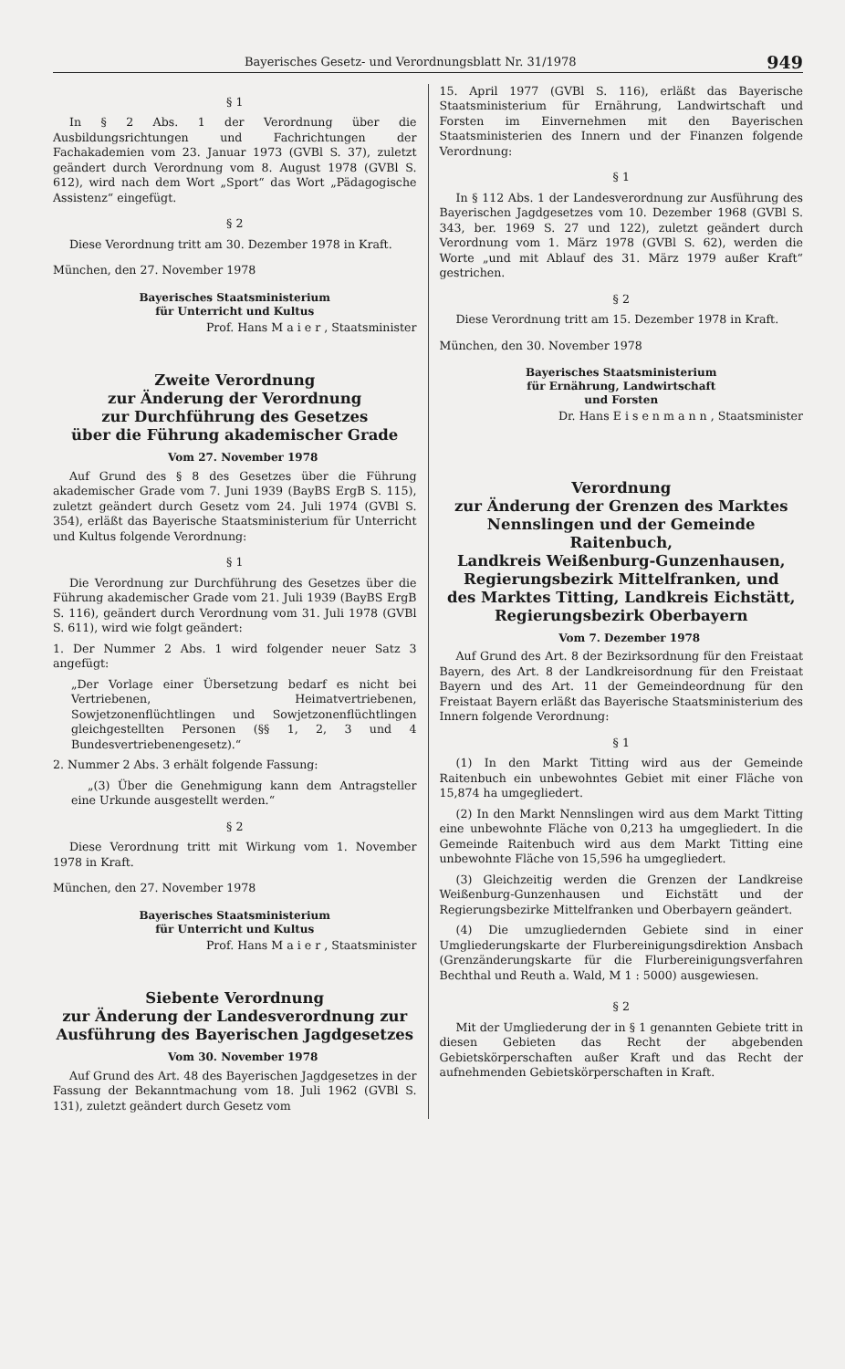Bayerisches Gesetz- und Verordnungsblatt Nr. 31/1978 949
§ 1
In § 2 Abs. 1 der Verordnung über die Ausbildungsrichtungen und Fachrichtungen der Fachakademien vom 23. Januar 1973 (GVBl S. 37), zuletzt geändert durch Verordnung vom 8. August 1978 (GVBl S. 612), wird nach dem Wort „Sport“ das Wort „Pädagogische Assistenz“ eingefügt.
§ 2
Diese Verordnung tritt am 30. Dezember 1978 in Kraft.
München, den 27. November 1978
Bayerisches Staatsministerium
für Unterricht und Kultus
Prof. Hans M a i e r , Staatsminister
Zweite Verordnung
zur Änderung der Verordnung
zur Durchführung des Gesetzes
über die Führung akademischer Grade
Vom 27. November 1978
Auf Grund des § 8 des Gesetzes über die Führung akademischer Grade vom 7. Juni 1939 (BayBS ErgB S. 115), zuletzt geändert durch Gesetz vom 24. Juli 1974 (GVBl S. 354), erläßt das Bayerische Staatsministerium für Unterricht und Kultus folgende Verordnung:
§ 1
Die Verordnung zur Durchführung des Gesetzes über die Führung akademischer Grade vom 21. Juli 1939 (BayBS ErgB S. 116), geändert durch Verordnung vom 31. Juli 1978 (GVBl S. 611), wird wie folgt geändert:
1. Der Nummer 2 Abs. 1 wird folgender neuer Satz 3 angefügt:
„Der Vorlage einer Übersetzung bedarf es nicht bei Vertriebenen, Heimatvertriebenen, Sowjetzonenflüchtlingen und Sowjetzonenflüchtlingen gleichgestellten Personen (§§ 1, 2, 3 und 4 Bundesvertriebenengesetz).“
2. Nummer 2 Abs. 3 erhält folgende Fassung:
„(3) Über die Genehmigung kann dem Antragsteller eine Urkunde ausgestellt werden.“
§ 2
Diese Verordnung tritt mit Wirkung vom 1. November 1978 in Kraft.
München, den 27. November 1978
Bayerisches Staatsministerium
für Unterricht und Kultus
Prof. Hans M a i e r , Staatsminister
Siebente Verordnung
zur Änderung der Landesverordnung zur
Ausführung des Bayerischen Jagdgesetzes
Vom 30. November 1978
Auf Grund des Art. 48 des Bayerischen Jagdgesetzes in der Fassung der Bekanntmachung vom 18. Juli 1962 (GVBl S. 131), zuletzt geändert durch Gesetz vom
15. April 1977 (GVBl S. 116), erläßt das Bayerische Staatsministerium für Ernährung, Landwirtschaft und Forsten im Einvernehmen mit den Bayerischen Staatsministerien des Innern und der Finanzen folgende Verordnung:
§ 1
In § 112 Abs. 1 der Landesverordnung zur Ausführung des Bayerischen Jagdgesetzes vom 10. Dezember 1968 (GVBl S. 343, ber. 1969 S. 27 und 122), zuletzt geändert durch Verordnung vom 1. März 1978 (GVBl S. 62), werden die Worte „und mit Ablauf des 31. März 1979 außer Kraft“ gestrichen.
§ 2
Diese Verordnung tritt am 15. Dezember 1978 in Kraft.
München, den 30. November 1978
Bayerisches Staatsministerium
für Ernährung, Landwirtschaft
und Forsten
Dr. Hans E i s e n m a n n , Staatsminister
Verordnung
zur Änderung der Grenzen des Marktes
Nennslingen und der Gemeinde Raitenbuch,
Landkreis Weißenburg-Gunzenhausen,
Regierungsbezirk Mittelfranken, und
des Marktes Titting, Landkreis Eichstätt,
Regierungsbezirk Oberbayern
Vom 7. Dezember 1978
Auf Grund des Art. 8 der Bezirksordnung für den Freistaat Bayern, des Art. 8 der Landkreisordnung für den Freistaat Bayern und des Art. 11 der Gemeindeordnung für den Freistaat Bayern erläßt das Bayerische Staatsministerium des Innern folgende Verordnung:
§ 1
(1) In den Markt Titting wird aus der Gemeinde Raitenbuch ein unbewohntes Gebiet mit einer Fläche von 15,874 ha umgegliedert.
(2) In den Markt Nennslingen wird aus dem Markt Titting eine unbewohnte Fläche von 0,213 ha umgegliedert. In die Gemeinde Raitenbuch wird aus dem Markt Titting eine unbewohnte Fläche von 15,596 ha umgegliedert.
(3) Gleichzeitig werden die Grenzen der Landkreise Weißenburg-Gunzenhausen und Eichstätt und der Regierungsbezirke Mittelfranken und Oberbayern geändert.
(4) Die umzugliedernden Gebiete sind in einer Umgliederungskarte der Flurbereinigungsdirektion Ansbach (Grenzänderungskarte für die Flurbereinigungsverfahren Bechthal und Reuth a. Wald, M 1 : 5000) ausgewiesen.
§ 2
Mit der Umgliederung der in § 1 genannten Gebiete tritt in diesen Gebieten das Recht der abgebenden Gebietskörperschaften außer Kraft und das Recht der aufnehmenden Gebietskörperschaften in Kraft.